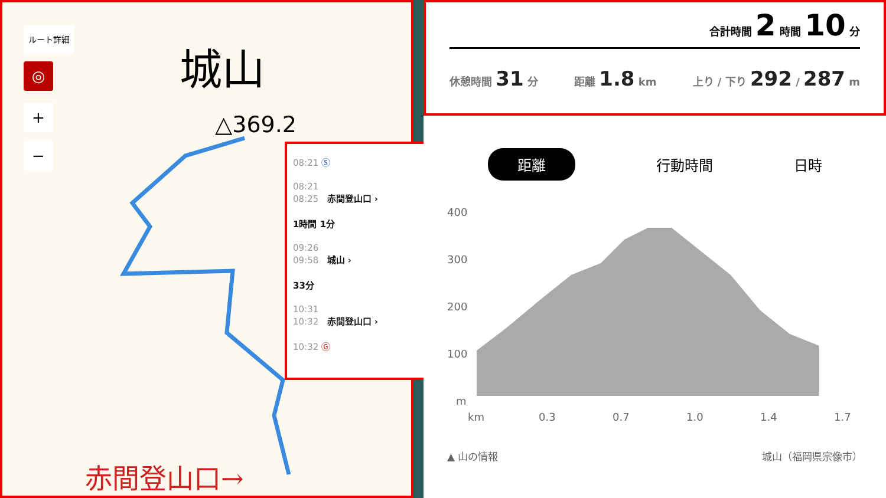ルート詳細
◎
+
−
城山
△369.2
赤間登山口→
08:21 Ⓢ
08:21
08:25 赤間登山口 ›
1時間 1分
09:26
09:58 城山 ›
33分
10:31
10:32 赤間登山口 ›
10:32 Ⓖ
合計時間 2 時間 10 分
休憩時間 31 分 距離 1.8 km 上り / 下り 292 / 287 m
距離 行動時間 日時
400
300
200
100
m
km
0.3
0.7
1.0
1.4
1.7
▲ 山の情報 城山（福岡県宗像市）